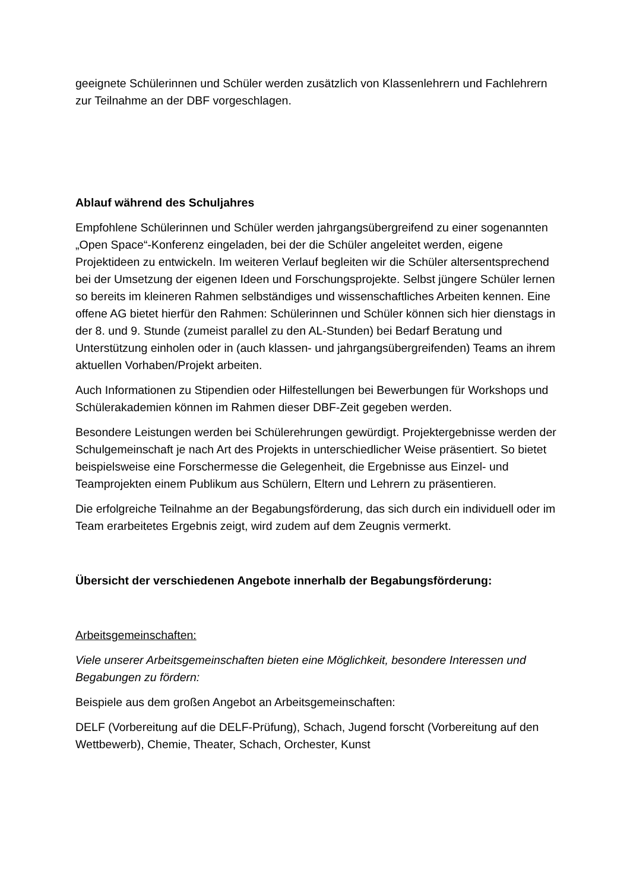geeignete Schülerinnen und Schüler werden zusätzlich von Klassenlehrern und Fachlehrern zur Teilnahme an der DBF vorgeschlagen.
Ablauf während des Schuljahres
Empfohlene Schülerinnen und Schüler werden jahrgangsübergreifend zu einer sogenannten „Open Space“-Konferenz eingeladen, bei der die Schüler angeleitet werden, eigene Projektideen zu entwickeln. Im weiteren Verlauf begleiten wir die Schüler altersentsprechend bei der Umsetzung der eigenen Ideen und Forschungsprojekte. Selbst jüngere Schüler lernen so bereits im kleineren Rahmen selbständiges und wissenschaftliches Arbeiten kennen. Eine offene AG bietet hierfür den Rahmen: Schülerinnen und Schüler können sich hier dienstags in der 8. und 9. Stunde (zumeist parallel zu den AL-Stunden) bei Bedarf Beratung und Unterstützung einholen oder in (auch klassen- und jahrgangsübergreifenden) Teams an ihrem aktuellen Vorhaben/Projekt arbeiten.
Auch Informationen zu Stipendien oder Hilfestellungen bei Bewerbungen für Workshops und Schülerakademien können im Rahmen dieser DBF-Zeit gegeben werden.
Besondere Leistungen werden bei Schülerehrungen gewürdigt. Projektergebnisse werden der Schulgemeinschaft je nach Art des Projekts in unterschiedlicher Weise präsentiert. So bietet beispielsweise eine Forschermesse die Gelegenheit, die Ergebnisse aus Einzel- und Teamprojekten einem Publikum aus Schülern, Eltern und Lehrern zu präsentieren.
Die erfolgreiche Teilnahme an der Begabungsförderung, das sich durch ein individuell oder im Team erarbeitetes Ergebnis zeigt, wird zudem auf dem Zeugnis vermerkt.
Übersicht der verschiedenen Angebote innerhalb der Begabungsförderung:
Arbeitsgemeinschaften:
Viele unserer Arbeitsgemeinschaften bieten eine Möglichkeit, besondere Interessen und Begabungen zu fördern:
Beispiele aus dem großen Angebot an Arbeitsgemeinschaften:
DELF (Vorbereitung auf die DELF-Prüfung), Schach, Jugend forscht (Vorbereitung auf den Wettbewerb), Chemie, Theater, Schach, Orchester, Kunst